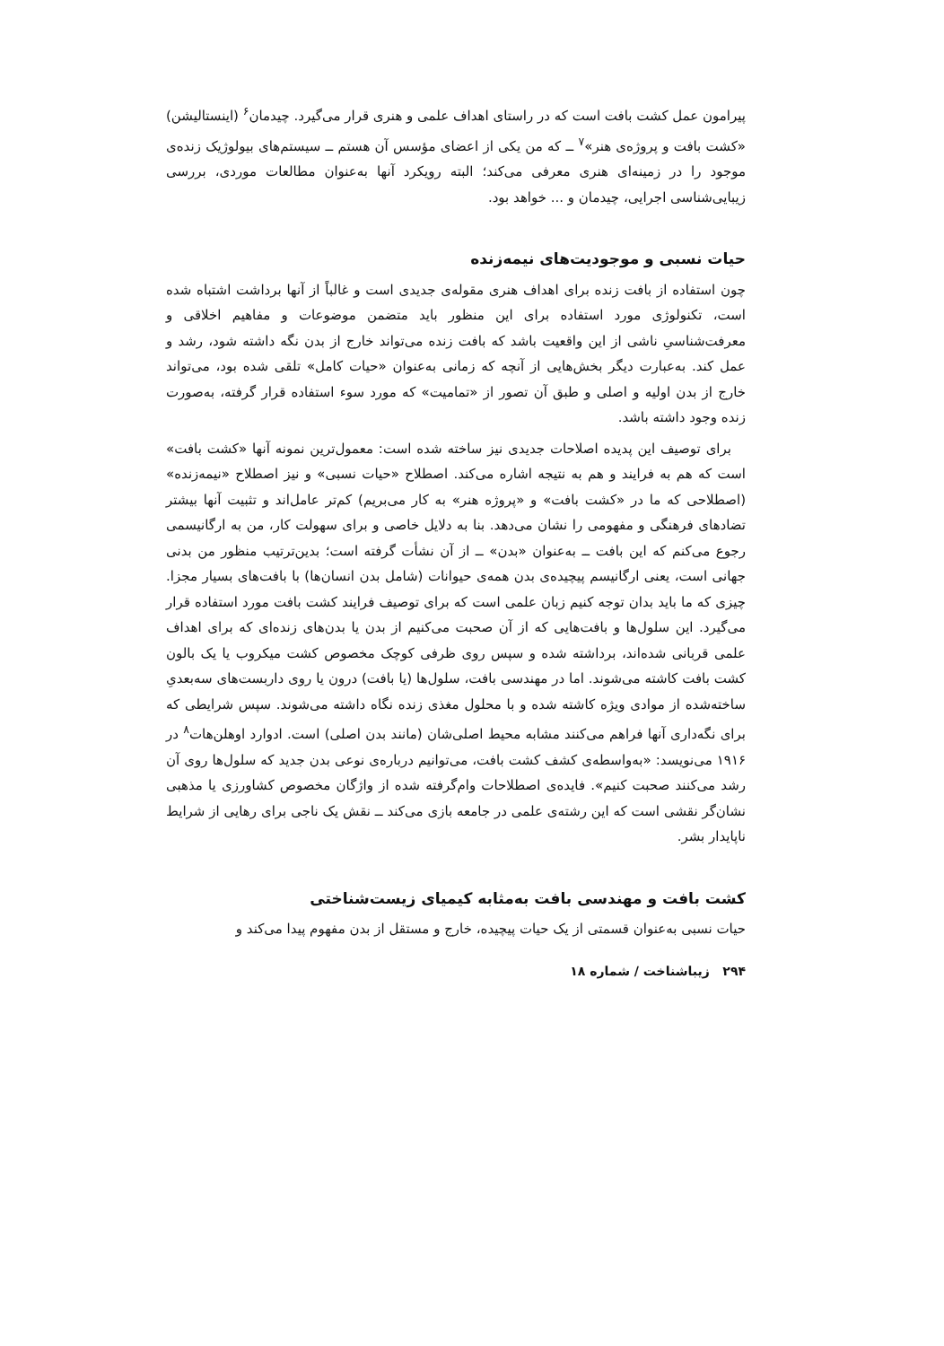پیرامون عمل کشت بافت است که در راستای اهداف علمی و هنری قرار می‌گیرد. چیدمان<sup>۶</sup> (اینستالیشن) «کشت بافت و پروژه‌ی هنر»<sup>۷</sup> ــ که من یکی از اعضای مؤسس آن هستم ــ سیستم‌های بیولوژیک زنده‌ی موجود را در زمینه‌ای هنری معرفی می‌کند؛ البته رویکرد آنها به‌عنوان مطالعات موردی، بررسی زیبایی‌شناسی اجرایی، چیدمان و ... خواهد بود.
حیات نسبی و موجودیت‌های نیمه‌زنده
چون استفاده از بافت زنده برای اهداف هنری مقوله‌ی جدیدی است و غالباً از آنها برداشت اشتباه شده است، تکنولوژی مورد استفاده برای این منظور باید متضمن موضوعات و مفاهیم اخلاقی و معرفت‌شناسیِ ناشی از این واقعیت باشد که بافت زنده می‌تواند خارج از بدن نگه داشته شود، رشد و عمل کند. به‌عبارت دیگر بخش‌هایی از آنچه که زمانی به‌عنوان «حیات کامل» تلقی شده بود، می‌تواند خارج از بدن اولیه و اصلی و طبق آن تصور از «تمامیت» که مورد سوء استفاده قرار گرفته، به‌صورت زنده وجود داشته باشد.
برای توصیف این پدیده اصلاحات جدیدی نیز ساخته شده است: معمول‌ترین نمونه آنها «کشت بافت» است که هم به فرایند و هم به نتیجه اشاره می‌کند. اصطلاح «حیات نسبی» و نیز اصطلاح «نیمه‌زنده» (اصطلاحی که ما در «کشت بافت» و «پروژه هنر» به کار می‌بریم) کم‌تر عامل‌اند و تثبیت آنها بیشتر تضادهای فرهنگی و مفهومی را نشان می‌دهد. بنا به دلایل خاصی و برای سهولت کار، من به ارگانیسمی رجوع می‌کنم که این بافت ــ به‌عنوان «بدن» ــ از آن نشأت گرفته است؛ بدین‌ترتیب منظور من بدنی جهانی است، یعنی ارگانیسم پیچیده‌ی بدن همه‌ی حیوانات (شامل بدن انسان‌ها) با بافت‌های بسیار مجزا. چیزی که ما باید بدان توجه کنیم زبان علمی است که برای توصیف فرایند کشت بافت مورد استفاده قرار می‌گیرد. این سلول‌ها و بافت‌هایی که از آن صحبت می‌کنیم از بدن یا بدن‌های زنده‌ای که برای اهداف علمی قربانی شده‌اند، برداشته شده و سپس روی ظرفی کوچک مخصوص کشت میکروب یا یک بالون کشت بافت کاشته می‌شوند. اما در مهندسی بافت، سلول‌ها (یا بافت) درون یا روی داربست‌های سه‌بعدیِ ساخته‌شده از موادی ویژه کاشته شده و با محلول مغذی زنده نگاه داشته می‌شوند. سپس شرایطی که برای نگه‌داری آنها فراهم می‌کنند مشابه محیط اصلی‌شان (مانند بدن اصلی) است. ادوارد اوهلن‌هات<sup>۸</sup> در ۱۹۱۶ می‌نویسد: «به‌واسطه‌ی کشف کشت بافت، می‌توانیم درباره‌ی نوعی بدن جدید که سلول‌ها روی آن رشد می‌کنند صحبت کنیم». فایده‌ی اصطلاحات وام‌گرفته شده از واژگان مخصوص کشاورزی یا مذهبی نشان‌گر نقشی است که این رشته‌ی علمی در جامعه بازی می‌کند ــ نقش یک ناجی برای رهایی از شرایط ناپایدار بشر.
کشت بافت و مهندسی بافت به‌مثابه کیمیای زیست‌شناختی
حیات نسبی به‌عنوان قسمتی از یک حیات پیچیده، خارج و مستقل از بدن مفهوم پیدا می‌کند و
۲۹۴ زیباشناخت / شماره ۱۸